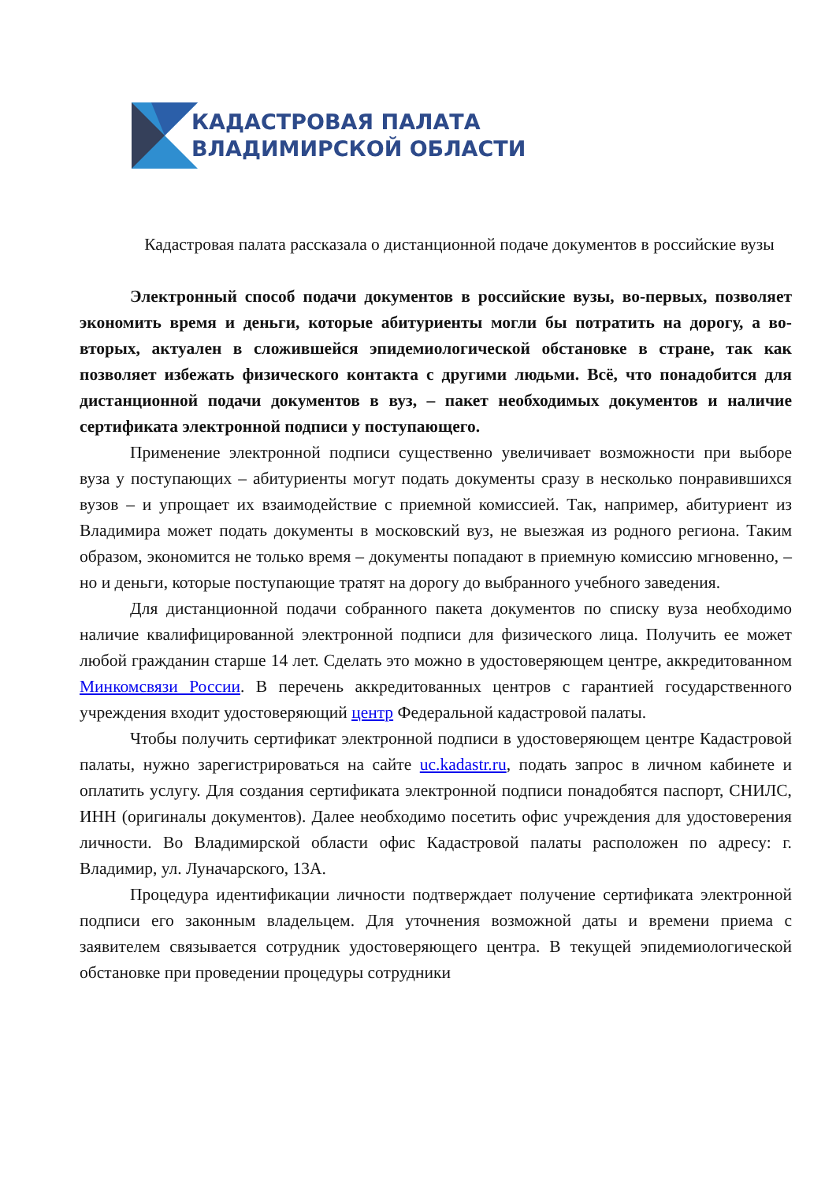КАДАСТРОВАЯ ПАЛАТА
ВЛАДИМИРСКОЙ ОБЛАСТИ
Кадастровая палата рассказала о дистанционной подаче документов в российские вузы
Электронный способ подачи документов в российские вузы, во-первых, позволяет экономить время и деньги, которые абитуриенты могли бы потратить на дорогу, а во-вторых, актуален в сложившейся эпидемиологической обстановке в стране, так как позволяет избежать физического контакта с другими людьми. Всё, что понадобится для дистанционной подачи документов в вуз, – пакет необходимых документов и наличие сертификата электронной подписи у поступающего.
Применение электронной подписи существенно увеличивает возможности при выборе вуза у поступающих – абитуриенты могут подать документы сразу в несколько понравившихся вузов – и упрощает их взаимодействие с приемной комиссией. Так, например, абитуриент из Владимира может подать документы в московский вуз, не выезжая из родного региона. Таким образом, экономится не только время – документы попадают в приемную комиссию мгновенно, – но и деньги, которые поступающие тратят на дорогу до выбранного учебного заведения.
Для дистанционной подачи собранного пакета документов по списку вуза необходимо наличие квалифицированной электронной подписи для физического лица. Получить ее может любой гражданин старше 14 лет. Сделать это можно в удостоверяющем центре, аккредитованном Минкомсвязи России. В перечень аккредитованных центров с гарантией государственного учреждения входит удостоверяющий центр Федеральной кадастровой палаты.
Чтобы получить сертификат электронной подписи в удостоверяющем центре Кадастровой палаты, нужно зарегистрироваться на сайте uc.kadastr.ru, подать запрос в личном кабинете и оплатить услугу. Для создания сертификата электронной подписи понадобятся паспорт, СНИЛС, ИНН (оригиналы документов). Далее необходимо посетить офис учреждения для удостоверения личности. Во Владимирской области офис Кадастровой палаты расположен по адресу: г. Владимир, ул. Луначарского, 13А.
Процедура идентификации личности подтверждает получение сертификата электронной подписи его законным владельцем. Для уточнения возможной даты и времени приема с заявителем связывается сотрудник удостоверяющего центра. В текущей эпидемиологической обстановке при проведении процедуры сотрудники